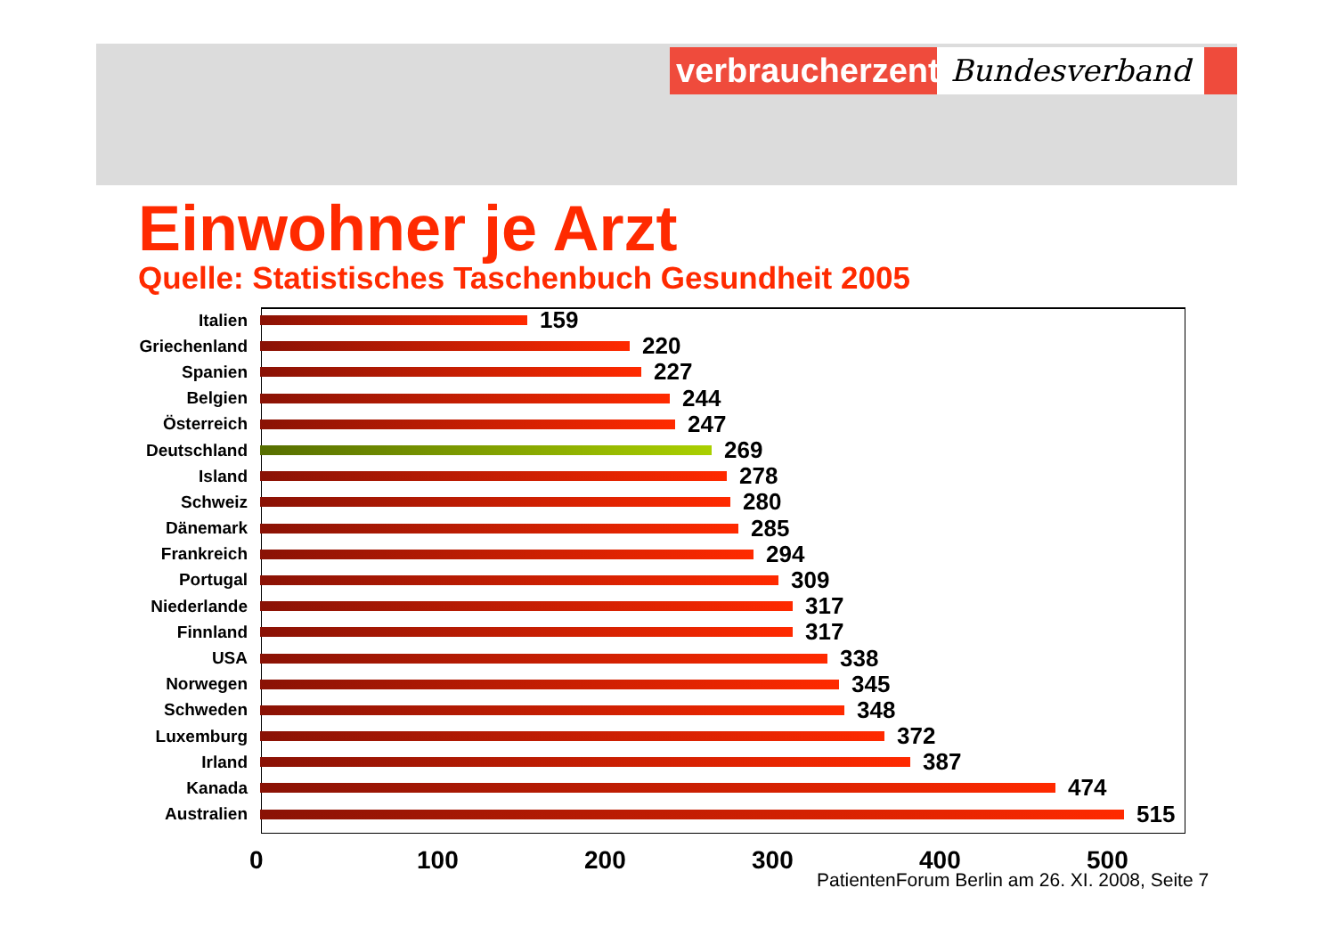verbraucherzentrale
Bundesverband
Einwohner je Arzt
Quelle: Statistisches Taschenbuch Gesundheit 2005
Italien 159
Griechenland 220
Spanien 227
Belgien 244
Österreich 247
Deutschland 269
Island 278
Schweiz 280
Dänemark 285
Frankreich 294
Portugal 309
Niederlande 317
Finnland 317
USA 338
Norwegen 345
Schweden 348
Luxemburg 372
Irland 387
Kanada 474
Australien 515
0 100 200 300 400 500
PatientenForum Berlin am 26. XI. 2008, Seite 7